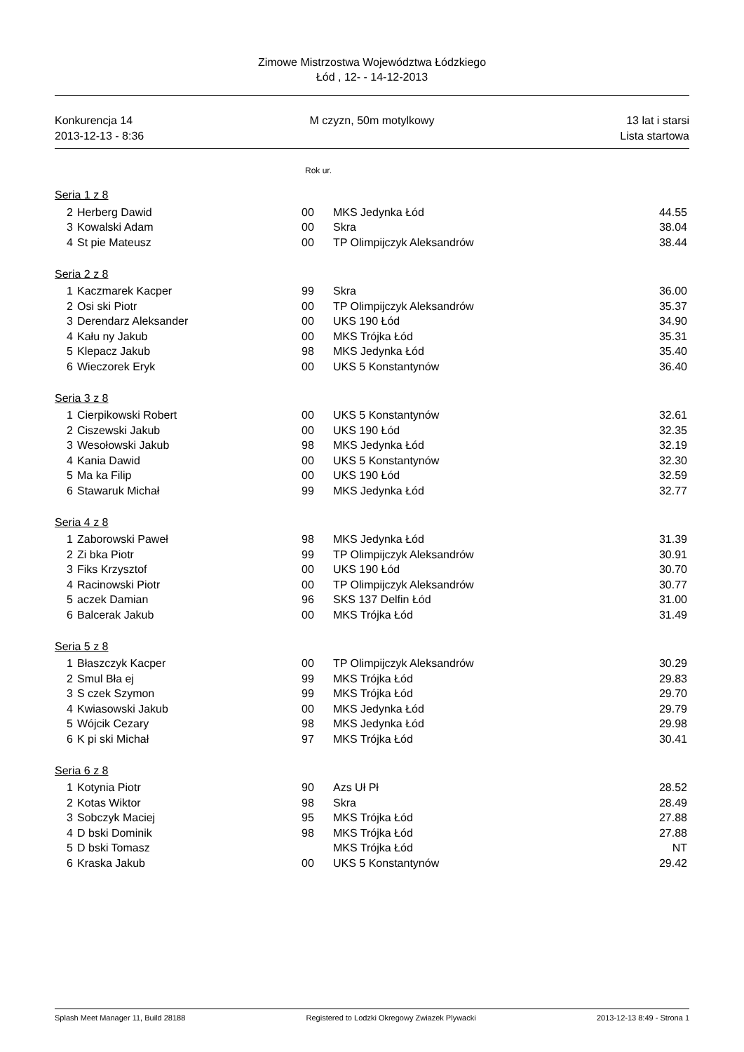Zimowe Mistrzostwa Województwa Łódzkiego
Łód , 12- - 14-12-2013
Konkurencja 14
2013-12-13 - 8:36
M czyzn, 50m motylkowy 13 lat i starsi
Lista startowa
Rok ur.
| Seria 1 z 8 | | | | |
| 2 | Herberg Dawid | 00 | MKS Jedynka Łód | 44.55 |
| 3 | Kowalski Adam | 00 | Skra | 38.04 |
| 4 | St pie Mateusz | 00 | TP Olimpijczyk Aleksandrów | 38.44 |
| Seria 2 z 8 | | | | |
| 1 | Kaczmarek Kacper | 99 | Skra | 36.00 |
| 2 | Osi ski Piotr | 00 | TP Olimpijczyk Aleksandrów | 35.37 |
| 3 | Derendarz Aleksander | 00 | UKS 190 Łód | 34.90 |
| 4 | Kału ny Jakub | 00 | MKS Trójka Łód | 35.31 |
| 5 | Klepacz Jakub | 98 | MKS Jedynka Łód | 35.40 |
| 6 | Wieczorek Eryk | 00 | UKS 5 Konstantynów | 36.40 |
| Seria 3 z 8 | | | | |
| 1 | Cierpikowski Robert | 00 | UKS 5 Konstantynów | 32.61 |
| 2 | Ciszewski Jakub | 00 | UKS 190 Łód | 32.35 |
| 3 | Wesołowski Jakub | 98 | MKS Jedynka Łód | 32.19 |
| 4 | Kania Dawid | 00 | UKS 5 Konstantynów | 32.30 |
| 5 | Ma ka Filip | 00 | UKS 190 Łód | 32.59 |
| 6 | Stawaruk Michał | 99 | MKS Jedynka Łód | 32.77 |
| Seria 4 z 8 | | | | |
| 1 | Zaborowski Paweł | 98 | MKS Jedynka Łód | 31.39 |
| 2 | Zi bka Piotr | 99 | TP Olimpijczyk Aleksandrów | 30.91 |
| 3 | Fiks Krzysztof | 00 | UKS 190 Łód | 30.70 |
| 4 | Racinowski Piotr | 00 | TP Olimpijczyk Aleksandrów | 30.77 |
| 5 | aczek Damian | 96 | SKS 137 Delfin Łód | 31.00 |
| 6 | Balcerak Jakub | 00 | MKS Trójka Łód | 31.49 |
| Seria 5 z 8 | | | | |
| 1 | Błaszczyk Kacper | 00 | TP Olimpijczyk Aleksandrów | 30.29 |
| 2 | Smul Bła ej | 99 | MKS Trójka Łód | 29.83 |
| 3 | S czek Szymon | 99 | MKS Trójka Łód | 29.70 |
| 4 | Kwiasowski Jakub | 00 | MKS Jedynka Łód | 29.79 |
| 5 | Wójcik Cezary | 98 | MKS Jedynka Łód | 29.98 |
| 6 | K pi ski Michał | 97 | MKS Trójka Łód | 30.41 |
| Seria 6 z 8 | | | | |
| 1 | Kotynia Piotr | 90 | Azs Uł Pł | 28.52 |
| 2 | Kotas Wiktor | 98 | Skra | 28.49 |
| 3 | Sobczyk Maciej | 95 | MKS Trójka Łód | 27.88 |
| 4 | D bski Dominik | 98 | MKS Trójka Łód | 27.88 |
| 5 | D bski Tomasz | | MKS Trójka Łód | NT |
| 6 | Kraska Jakub | 00 | UKS 5 Konstantynów | 29.42 |
Splash Meet Manager 11, Build 28188 Registered to Lodzki Okregowy Zwiazek Plywacki 2013-12-13 8:49 - Strona 1